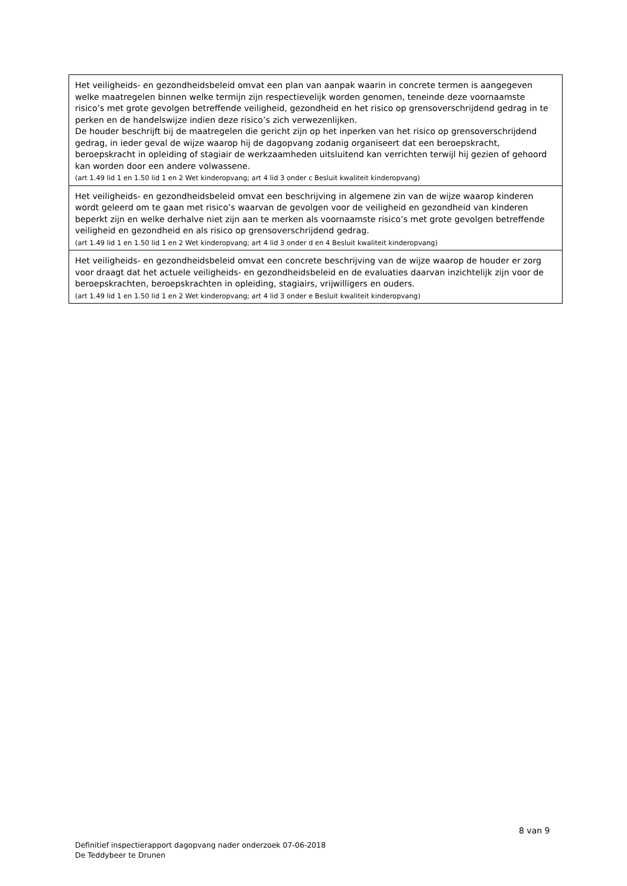| Het veiligheids- en gezondheidsbeleid omvat een plan van aanpak waarin in concrete termen is aangegeven welke maatregelen binnen welke termijn zijn respectievelijk worden genomen, teneinde deze voornaamste risico’s met grote gevolgen betreffende veiligheid, gezondheid en het risico op grensoverschrijdend gedrag in te perken en de handelswijze indien deze risico’s zich verwezenlijken. De houder beschrijft bij de maatregelen die gericht zijn op het inperken van het risico op grensoverschrijdend gedrag, in ieder geval de wijze waarop hij de dagopvang zodanig organiseert dat een beroepskracht, beroepskracht in opleiding of stagiair de werkzaamheden uitsluitend kan verrichten terwijl hij gezien of gehoord kan worden door een andere volwassene. (art 1.49 lid 1 en 1.50 lid 1 en 2 Wet kinderopvang; art 4 lid 3 onder c Besluit kwaliteit kinderopvang) |
| Het veiligheids- en gezondheidsbeleid omvat een beschrijving in algemene zin van de wijze waarop kinderen wordt geleerd om te gaan met risico’s waarvan de gevolgen voor de veiligheid en gezondheid van kinderen beperkt zijn en welke derhalve niet zijn aan te merken als voornaamste risico’s met grote gevolgen betreffende veiligheid en gezondheid en als risico op grensoverschrijdend gedrag. (art 1.49 lid 1 en 1.50 lid 1 en 2 Wet kinderopvang; art 4 lid 3 onder d en 4 Besluit kwaliteit kinderopvang) |
| Het veiligheids- en gezondheidsbeleid omvat een concrete beschrijving van de wijze waarop de houder er zorg voor draagt dat het actuele veiligheids- en gezondheidsbeleid en de evaluaties daarvan inzichtelijk zijn voor de beroepskrachten, beroepskrachten in opleiding, stagiairs, vrijwilligers en ouders. (art 1.49 lid 1 en 1.50 lid 1 en 2 Wet kinderopvang; art 4 lid 3 onder e Besluit kwaliteit kinderopvang) |
8 van 9
Definitief inspectierapport dagopvang nader onderzoek 07-06-2018
De Teddybeer te Drunen